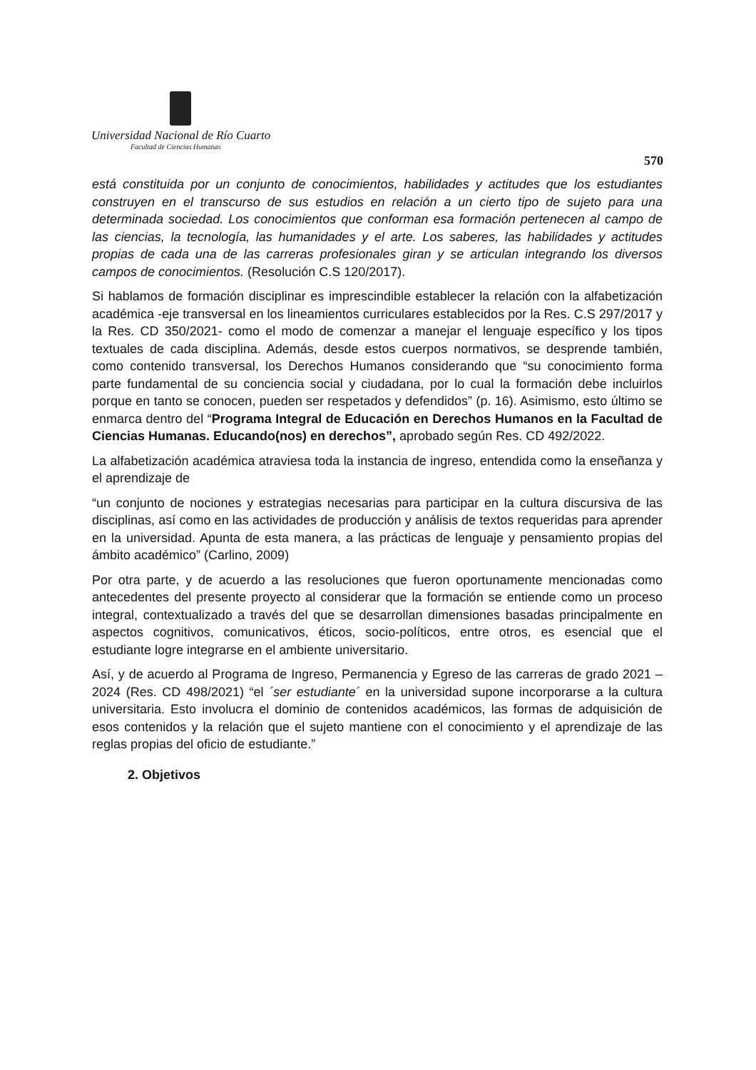Universidad Nacional de Río Cuarto
Facultad de Ciencias Humanas
570
está constituida por un conjunto de conocimientos, habilidades y actitudes que los estudiantes construyen en el transcurso de sus estudios en relación a un cierto tipo de sujeto para una determinada sociedad. Los conocimientos que conforman esa formación pertenecen al campo de las ciencias, la tecnología, las humanidades y el arte. Los saberes, las habilidades y actitudes propias de cada una de las carreras profesionales giran y se articulan integrando los diversos campos de conocimientos. (Resolución C.S 120/2017).
Si hablamos de formación disciplinar es imprescindible establecer la relación con la alfabetización académica -eje transversal en los lineamientos curriculares establecidos por la Res. C.S 297/2017 y la Res. CD 350/2021- como el modo de comenzar a manejar el lenguaje específico y los tipos textuales de cada disciplina. Además, desde estos cuerpos normativos, se desprende también, como contenido transversal, los Derechos Humanos considerando que “su conocimiento forma parte fundamental de su conciencia social y ciudadana, por lo cual la formación debe incluirlos porque en tanto se conocen, pueden ser respetados y defendidos” (p. 16). Asimismo, esto último se enmarca dentro del “Programa Integral de Educación en Derechos Humanos en la Facultad de Ciencias Humanas. Educando(nos) en derechos”, aprobado según Res. CD 492/2022.
La alfabetización académica atraviesa toda la instancia de ingreso, entendida como la enseñanza y el aprendizaje de
“un conjunto de nociones y estrategias necesarias para participar en la cultura discursiva de las disciplinas, así como en las actividades de producción y análisis de textos requeridas para aprender en la universidad. Apunta de esta manera, a las prácticas de lenguaje y pensamiento propias del ámbito académico” (Carlino, 2009)
Por otra parte, y de acuerdo a las resoluciones que fueron oportunamente mencionadas como antecedentes del presente proyecto al considerar que la formación se entiende como un proceso integral, contextualizado a través del que se desarrollan dimensiones basadas principalmente en aspectos cognitivos, comunicativos, éticos, socio-políticos, entre otros, es esencial que el estudiante logre integrarse en el ambiente universitario.
Así, y de acuerdo al Programa de Ingreso, Permanencia y Egreso de las carreras de grado 2021 – 2024 (Res. CD 498/2021) “el ´ser estudiante´ en la universidad supone incorporarse a la cultura universitaria. Esto involucra el dominio de contenidos académicos, las formas de adquisición de esos contenidos y la relación que el sujeto mantiene con el conocimiento y el aprendizaje de las reglas propias del oficio de estudiante.”
2. Objetivos